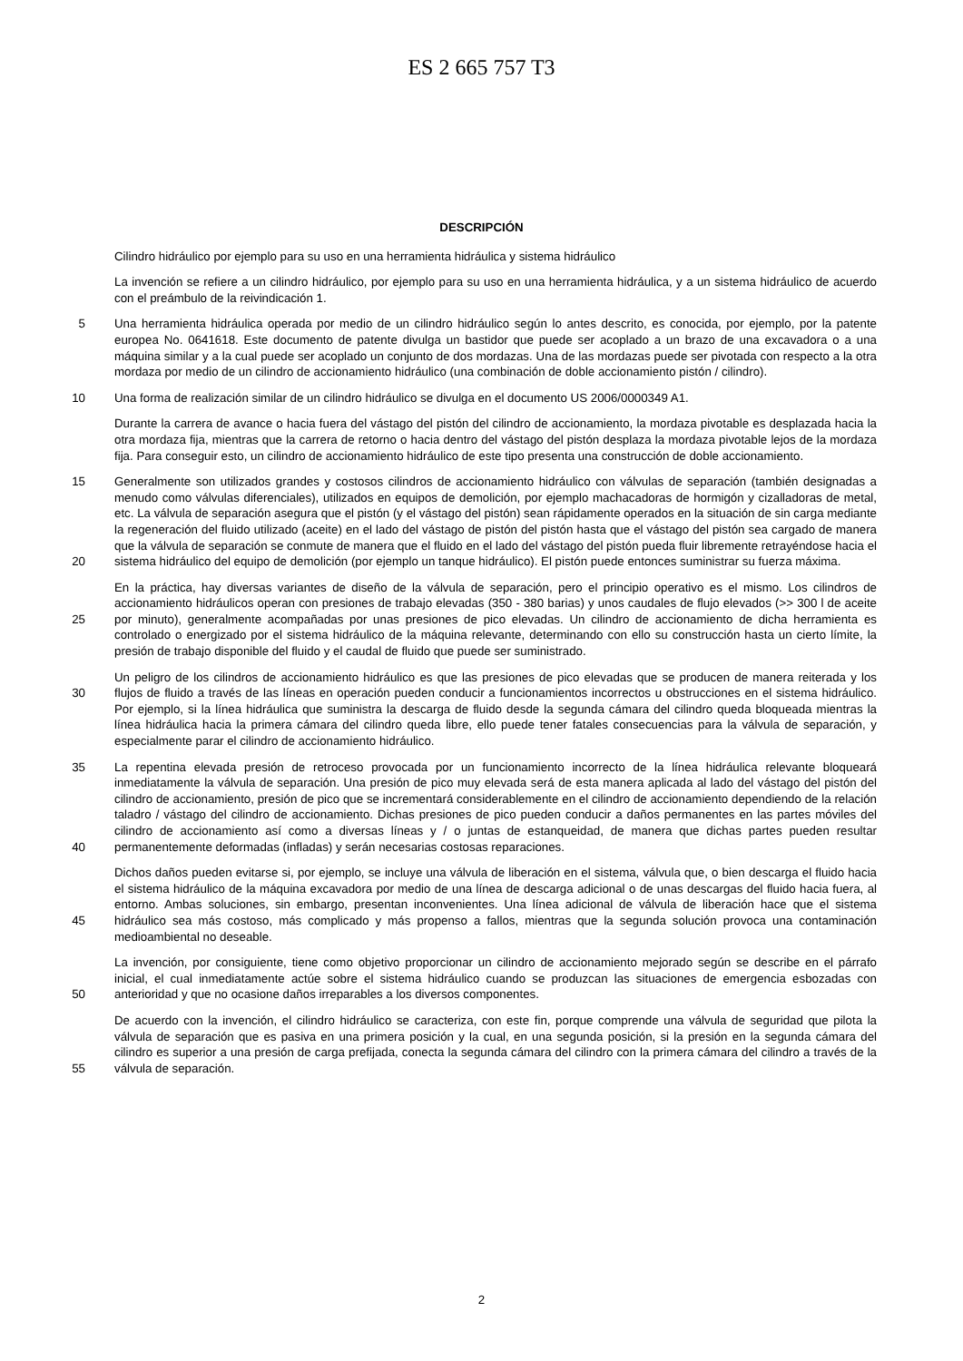ES 2 665 757 T3
DESCRIPCIÓN
Cilindro hidráulico por ejemplo para su uso en una herramienta hidráulica y sistema hidráulico
La invención se refiere a un cilindro hidráulico, por ejemplo para su uso en una herramienta hidráulica, y a un sistema hidráulico de acuerdo con el preámbulo de la reivindicación 1.
5
Una herramienta hidráulica operada por medio de un cilindro hidráulico según lo antes descrito, es conocida, por ejemplo, por la patente europea No. 0641618. Este documento de patente divulga un bastidor que puede ser acoplado a un brazo de una excavadora o a una máquina similar y a la cual puede ser acoplado un conjunto de dos mordazas. Una de las mordazas puede ser pivotada con respecto a la otra mordaza por medio de un cilindro de accionamiento hidráulico (una combinación de doble accionamiento pistón / cilindro).
10
Una forma de realización similar de un cilindro hidráulico se divulga en el documento US 2006/0000349 A1.
Durante la carrera de avance o hacia fuera del vástago del pistón del cilindro de accionamiento, la mordaza pivotable es desplazada hacia la otra mordaza fija, mientras que la carrera de retorno o hacia dentro del vástago del pistón desplaza la mordaza pivotable lejos de la mordaza fija. Para conseguir esto, un cilindro de accionamiento hidráulico de este tipo presenta una construcción de doble accionamiento.
15
20
Generalmente son utilizados grandes y costosos cilindros de accionamiento hidráulico con válvulas de separación (también designadas a menudo como válvulas diferenciales), utilizados en equipos de demolición, por ejemplo machacadoras de hormigón y cizalladoras de metal, etc. La válvula de separación asegura que el pistón (y el vástago del pistón) sean rápidamente operados en la situación de sin carga mediante la regeneración del fluido utilizado (aceite) en el lado del vástago de pistón del pistón hasta que el vástago del pistón sea cargado de manera que la válvula de separación se conmute de manera que el fluido en el lado del vástago del pistón pueda fluir libremente retrayéndose hacia el sistema hidráulico del equipo de demolición (por ejemplo un tanque hidráulico). El pistón puede entonces suministrar su fuerza máxima.
25
En la práctica, hay diversas variantes de diseño de la válvula de separación, pero el principio operativo es el mismo. Los cilindros de accionamiento hidráulicos operan con presiones de trabajo elevadas (350 - 380 barias) y unos caudales de flujo elevados (>> 300 l de aceite por minuto), generalmente acompañadas por unas presiones de pico elevadas. Un cilindro de accionamiento de dicha herramienta es controlado o energizado por el sistema hidráulico de la máquina relevante, determinando con ello su construcción hasta un cierto límite, la presión de trabajo disponible del fluido y el caudal de fluido que puede ser suministrado.
30
Un peligro de los cilindros de accionamiento hidráulico es que las presiones de pico elevadas que se producen de manera reiterada y los flujos de fluido a través de las líneas en operación pueden conducir a funcionamientos incorrectos u obstrucciones en el sistema hidráulico. Por ejemplo, si la línea hidráulica que suministra la descarga de fluido desde la segunda cámara del cilindro queda bloqueada mientras la línea hidráulica hacia la primera cámara del cilindro queda libre, ello puede tener fatales consecuencias para la válvula de separación, y especialmente parar el cilindro de accionamiento hidráulico.
35
40
La repentina elevada presión de retroceso provocada por un funcionamiento incorrecto de la línea hidráulica relevante bloqueará inmediatamente la válvula de separación. Una presión de pico muy elevada será de esta manera aplicada al lado del vástago del pistón del cilindro de accionamiento, presión de pico que se incrementará considerablemente en el cilindro de accionamiento dependiendo de la relación taladro / vástago del cilindro de accionamiento. Dichas presiones de pico pueden conducir a daños permanentes en las partes móviles del cilindro de accionamiento así como a diversas líneas y / o juntas de estanqueidad, de manera que dichas partes pueden resultar permanentemente deformadas (infladas) y serán necesarias costosas reparaciones.
45
Dichos daños pueden evitarse si, por ejemplo, se incluye una válvula de liberación en el sistema, válvula que, o bien descarga el fluido hacia el sistema hidráulico de la máquina excavadora por medio de una línea de descarga adicional o de unas descargas del fluido hacia fuera, al entorno. Ambas soluciones, sin embargo, presentan inconvenientes. Una línea adicional de válvula de liberación hace que el sistema hidráulico sea más costoso, más complicado y más propenso a fallos, mientras que la segunda solución provoca una contaminación medioambiental no deseable.
50
La invención, por consiguiente, tiene como objetivo proporcionar un cilindro de accionamiento mejorado según se describe en el párrafo inicial, el cual inmediatamente actúe sobre el sistema hidráulico cuando se produzcan las situaciones de emergencia esbozadas con anterioridad y que no ocasione daños irreparables a los diversos componentes.
55
De acuerdo con la invención, el cilindro hidráulico se caracteriza, con este fin, porque comprende una válvula de seguridad que pilota la válvula de separación que es pasiva en una primera posición y la cual, en una segunda posición, si la presión en la segunda cámara del cilindro es superior a una presión de carga prefijada, conecta la segunda cámara del cilindro con la primera cámara del cilindro a través de la válvula de separación.
2